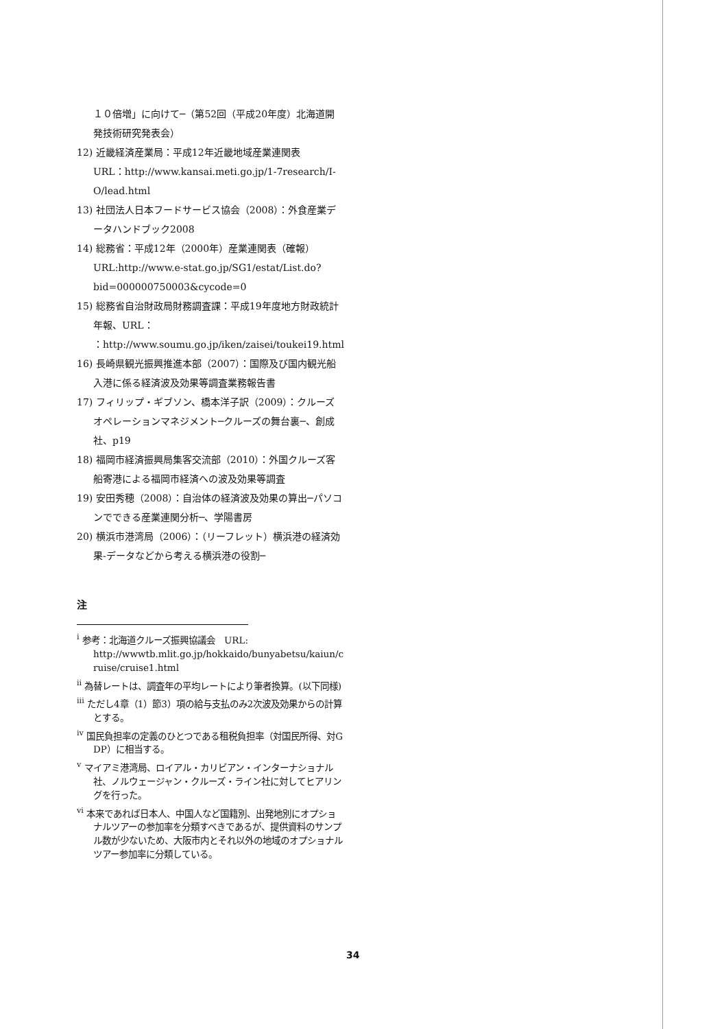１０倍増」に向けて─（第52回（平成20年度）北海道開発技術研究発表会）
12) 近畿経済産業局：平成12年近畿地域産業連関表
URL：http://www.kansai.meti.go.jp/1-7research/I-O/lead.html
13) 社団法人日本フードサービス協会（2008）：外食産業データハンドブック2008
14) 総務省：平成12年（2000年）産業連関表（確報）
URL:http://www.e-stat.go.jp/SG1/estat/List.do?bid=000000750003&cycode=0
15) 総務省自治財政局財務調査課：平成19年度地方財政統計年報、URL：
：http://www.soumu.go.jp/iken/zaisei/toukei19.html
16) 長崎県観光振興推進本部（2007）：国際及び国内観光船入港に係る経済波及効果等調査業務報告書
17) フィリップ・ギブソン、橋本洋子訳（2009）：クルーズオペレーションマネジメント─クルーズの舞台裏─、創成社、p19
18) 福岡市経済振興局集客交流部（2010）：外国クルーズ客船寄港による福岡市経済への波及効果等調査
19) 安田秀穂（2008）：自治体の経済波及効果の算出─パソコンでできる産業連関分析─、学陽書房
20) 横浜市港湾局（2006）：（リーフレット）横浜港の経済効果-データなどから考える横浜港の役割─
注
<sup>i</sup> 参考：北海道クルーズ振興協議会　URL:
http://wwwtb.mlit.go.jp/hokkaido/bunyabetsu/kaiun/cruise/cruise1.html
<sup>ii</sup> 為替レートは、調査年の平均レートにより筆者換算。(以下同様)
<sup>iii</sup> ただし4章（1）節3）項の給与支払のみ2次波及効果からの計算とする。
<sup>iv</sup> 国民負担率の定義のひとつである租税負担率（対国民所得、対GDP）に相当する。
<sup>v</sup> マイアミ港湾局、ロイアル・カリビアン・インターナショナル社、ノルウェージャン・クルーズ・ライン社に対してヒアリングを行った。
<sup>vi</sup> 本来であれば日本人、中国人など国籍別、出発地別にオプショナルツアーの参加率を分類すべきであるが、提供資料のサンプル数が少ないため、大阪市内とそれ以外の地域のオプショナルツアー参加率に分類している。
34